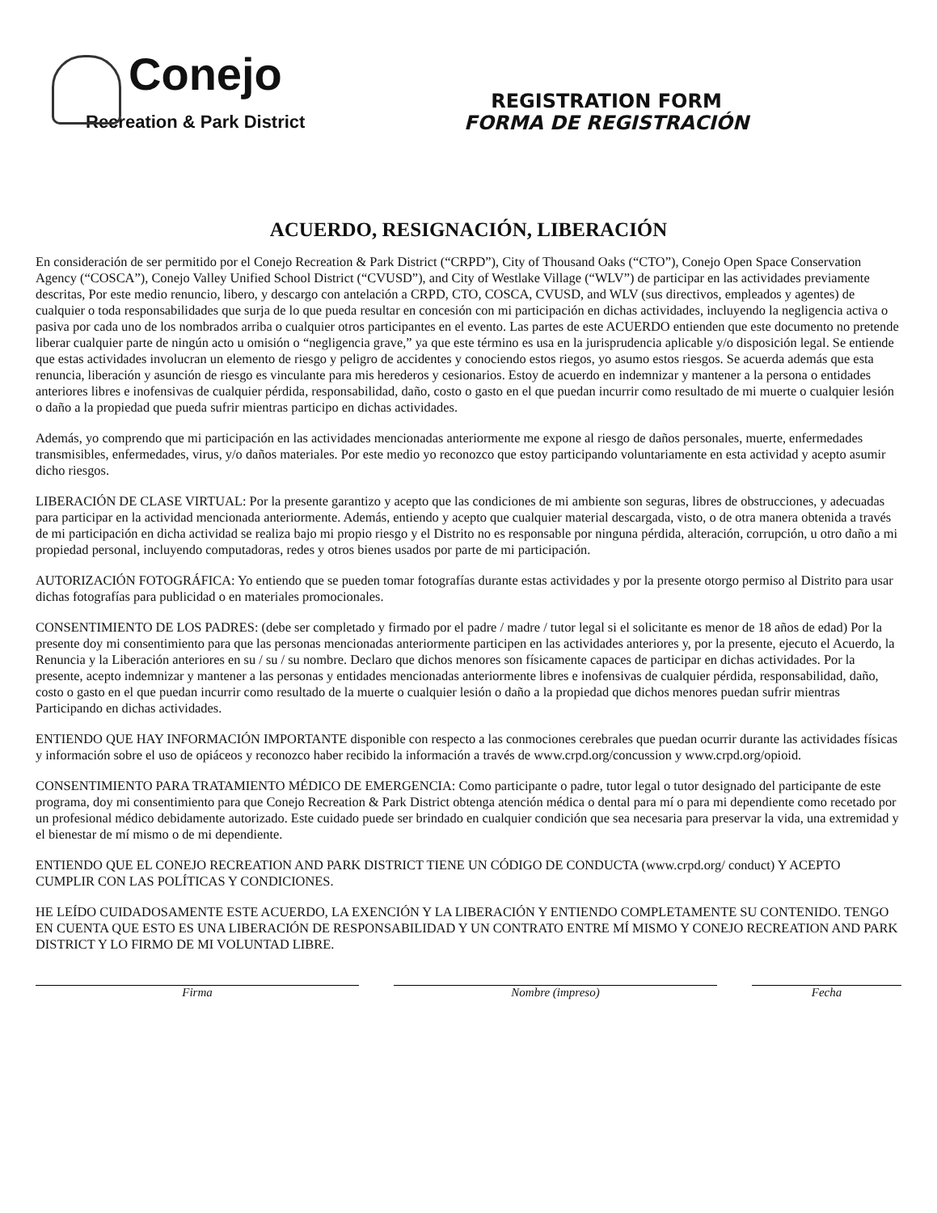Conejo
Recreation & Park District
REGISTRATION FORM
FORMA DE REGISTRACIÓN
ACUERDO, RESIGNACIÓN, LIBERACIÓN
En consideración de ser permitido por el Conejo Recreation & Park District (“CRPD”), City of Thousand Oaks (“CTO”), Conejo Open Space Conservation Agency (“COSCA”), Conejo Valley Unified School District (“CVUSD”), and City of Westlake Village (“WLV”) de participar en las actividades previamente descritas, Por este medio renuncio, libero, y descargo con antelación a CRPD, CTO, COSCA, CVUSD, and WLV (sus directivos, empleados y agentes) de cualquier o toda responsabilidades que surja de lo que pueda resultar en concesión con mi participación en dichas actividades, incluyendo la negligencia activa o pasiva por cada uno de los nombrados arriba o cualquier otros participantes en el evento. Las partes de este ACUERDO entienden que este documento no pretende liberar cualquier parte de ningún acto u omisión o “negligencia grave,” ya que este término es usa en la jurisprudencia aplicable y/o disposición legal. Se entiende que estas actividades involucran un elemento de riesgo y peligro de accidentes y conociendo estos riegos, yo asumo estos riesgos. Se acuerda además que esta renuncia, liberación y asunción de riesgo es vinculante para mis herederos y cesionarios. Estoy de acuerdo en indemnizar y mantener a la persona o entidades anteriores libres e inofensivas de cualquier pérdida, responsabilidad, daño, costo o gasto en el que puedan incurrir como resultado de mi muerte o cualquier lesión o daño a la propiedad que pueda sufrir mientras participo en dichas actividades.
Además, yo comprendo que mi participación en las actividades mencionadas anteriormente me expone al riesgo de daños personales, muerte, enfermedades transmisibles, enfermedades, virus, y/o daños materiales. Por este medio yo reconozco que estoy participando voluntariamente en esta actividad y acepto asumir dicho riesgos.
LIBERACIÓN DE CLASE VIRTUAL: Por la presente garantizo y acepto que las condiciones de mi ambiente son seguras, libres de obstrucciones, y adecuadas para participar en la actividad mencionada anteriormente. Además, entiendo y acepto que cualquier material descargada, visto, o de otra manera obtenida a través de mi participación en dicha actividad se realiza bajo mi propio riesgo y el Distrito no es responsable por ninguna pérdida, alteración, corrupción, u otro daño a mi propiedad personal, incluyendo computadoras, redes y otros bienes usados por parte de mi participación.
AUTORIZACIÓN FOTOGRÁFICA: Yo entiendo que se pueden tomar fotografías durante estas actividades y por la presente otorgo permiso al Distrito para usar dichas fotografías para publicidad o en materiales promocionales.
CONSENTIMIENTO DE LOS PADRES: (debe ser completado y firmado por el padre / madre / tutor legal si el solicitante es menor de 18 años de edad) Por la presente doy mi consentimiento para que las personas mencionadas anteriormente participen en las actividades anteriores y, por la presente, ejecuto el Acuerdo, la Renuncia y la Liberación anteriores en su / su / su nombre. Declaro que dichos menores son físicamente capaces de participar en dichas actividades. Por la presente, acepto indemnizar y mantener a las personas y entidades mencionadas anteriormente libres e inofensivas de cualquier pérdida, responsabilidad, daño, costo o gasto en el que puedan incurrir como resultado de la muerte o cualquier lesión o daño a la propiedad que dichos menores puedan sufrir mientras Participando en dichas actividades.
ENTIENDO QUE HAY INFORMACIÓN IMPORTANTE disponible con respecto a las conmociones cerebrales que puedan ocurrir durante las actividades físicas y información sobre el uso de opiáceos y reconozco haber recibido la información a través de www.crpd.org/concussion y www.crpd.org/opioid.
CONSENTIMIENTO PARA TRATAMIENTO MÉDICO DE EMERGENCIA: Como participante o padre, tutor legal o tutor designado del participante de este programa, doy mi consentimiento para que Conejo Recreation & Park District obtenga atención médica o dental para mí o para mi dependiente como recetado por un profesional médico debidamente autorizado. Este cuidado puede ser brindado en cualquier condición que sea necesaria para preservar la vida, una extremidad y el bienestar de mí mismo o de mi dependiente.
ENTIENDO QUE EL CONEJO RECREATION AND PARK DISTRICT TIENE UN CÓDIGO DE CONDUCTA (www.crpd.org/ conduct) Y ACEPTO CUMPLIR CON LAS POLÍTICAS Y CONDICIONES.
HE LEÍDO CUIDADOSAMENTE ESTE ACUERDO, LA EXENCIÓN Y LA LIBERACIÓN Y ENTIENDO COMPLETAMENTE SU CONTENIDO. TENGO EN CUENTA QUE ESTO ES UNA LIBERACIÓN DE RESPONSABILIDAD Y UN CONTRATO ENTRE MÍ MISMO Y CONEJO RECREATION AND PARK DISTRICT Y LO FIRMO DE MI VOLUNTAD LIBRE.
Firma Nombre (impreso) Fecha